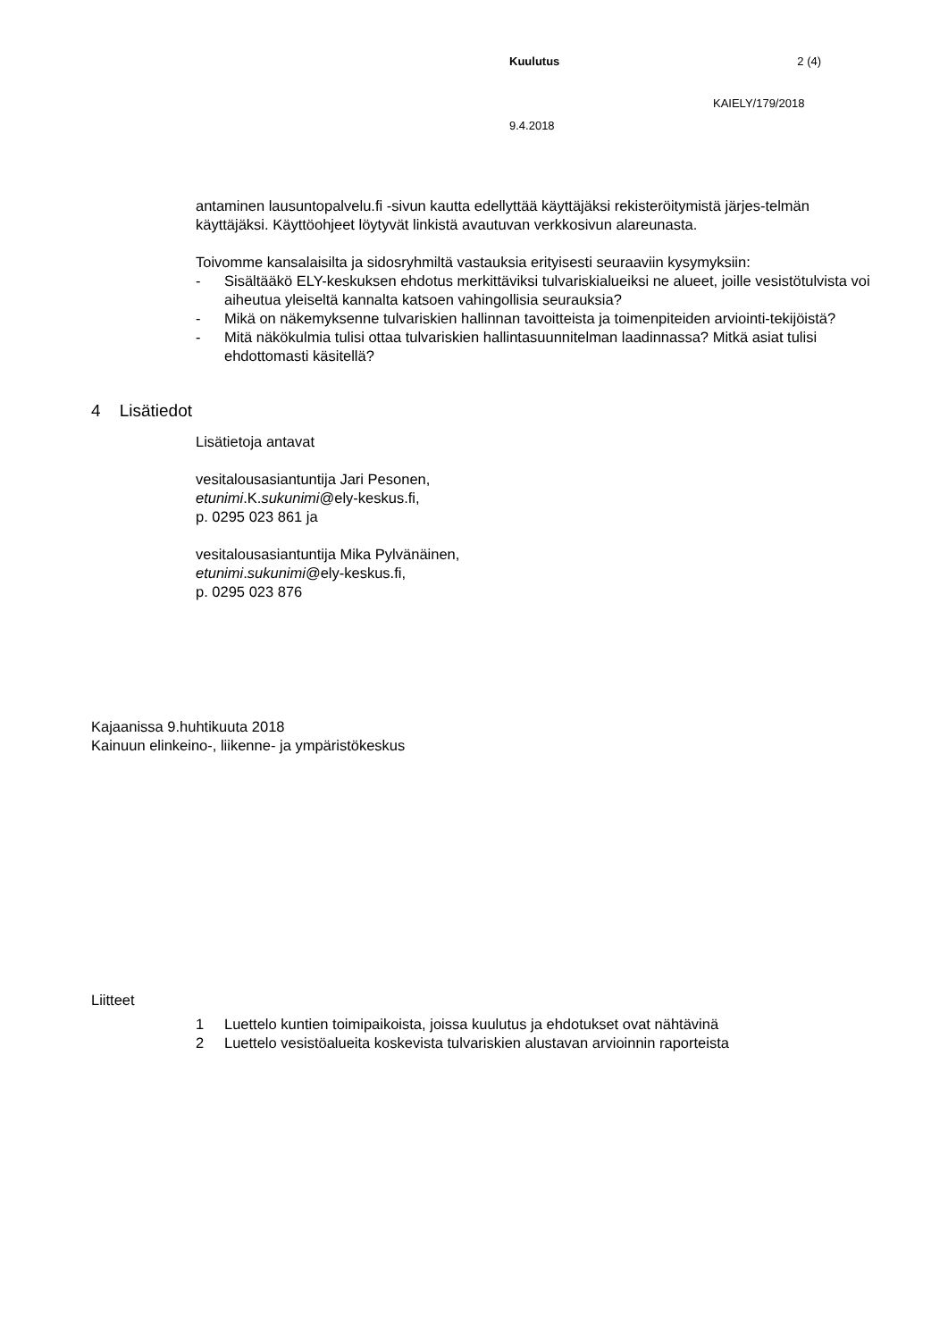Kuulutus 2 (4)
KAIELY/179/2018
9.4.2018
antaminen lausuntopalvelu.fi -sivun kautta edellyttää käyttäjäksi rekisteröitymistä järjes-telmän käyttäjäksi. Käyttöohjeet löytyvät linkistä avautuvan verkkosivun alareunasta.
Toivomme kansalaisilta ja sidosryhmiltä vastauksia erityisesti seuraaviin kysymyksiin:
- Sisältääkö ELY-keskuksen ehdotus merkittäviksi tulvariskialueiksi ne alueet, joille vesistötulvista voi aiheutua yleiseltä kannalta katsoen vahingollisia seurauksia?
- Mikä on näkemyksenne tulvariskien hallinnan tavoitteista ja toimenpiteiden arviointi-tekijöistä?
- Mitä näkökulmia tulisi ottaa tulvariskien hallintasuunnitelman laadinnassa? Mitkä asiat tulisi ehdottomasti käsitellä?
4 Lisätiedot
Lisätietoja antavat
vesitalousasiantuntija Jari Pesonen,
etunimi.K.sukunimi@ely-keskus.fi,
p. 0295 023 861 ja
vesitalousasiantuntija Mika Pylvänäinen,
etunimi.sukunimi@ely-keskus.fi,
p. 0295 023 876
Kajaanissa 9.huhtikuuta 2018
Kainuun elinkeino-, liikenne- ja ympäristökeskus
Liitteet
1 Luettelo kuntien toimipaikoista, joissa kuulutus ja ehdotukset ovat nähtävinä
2 Luettelo vesistöalueita koskevista tulvariskien alustavan arvioinnin raporteista